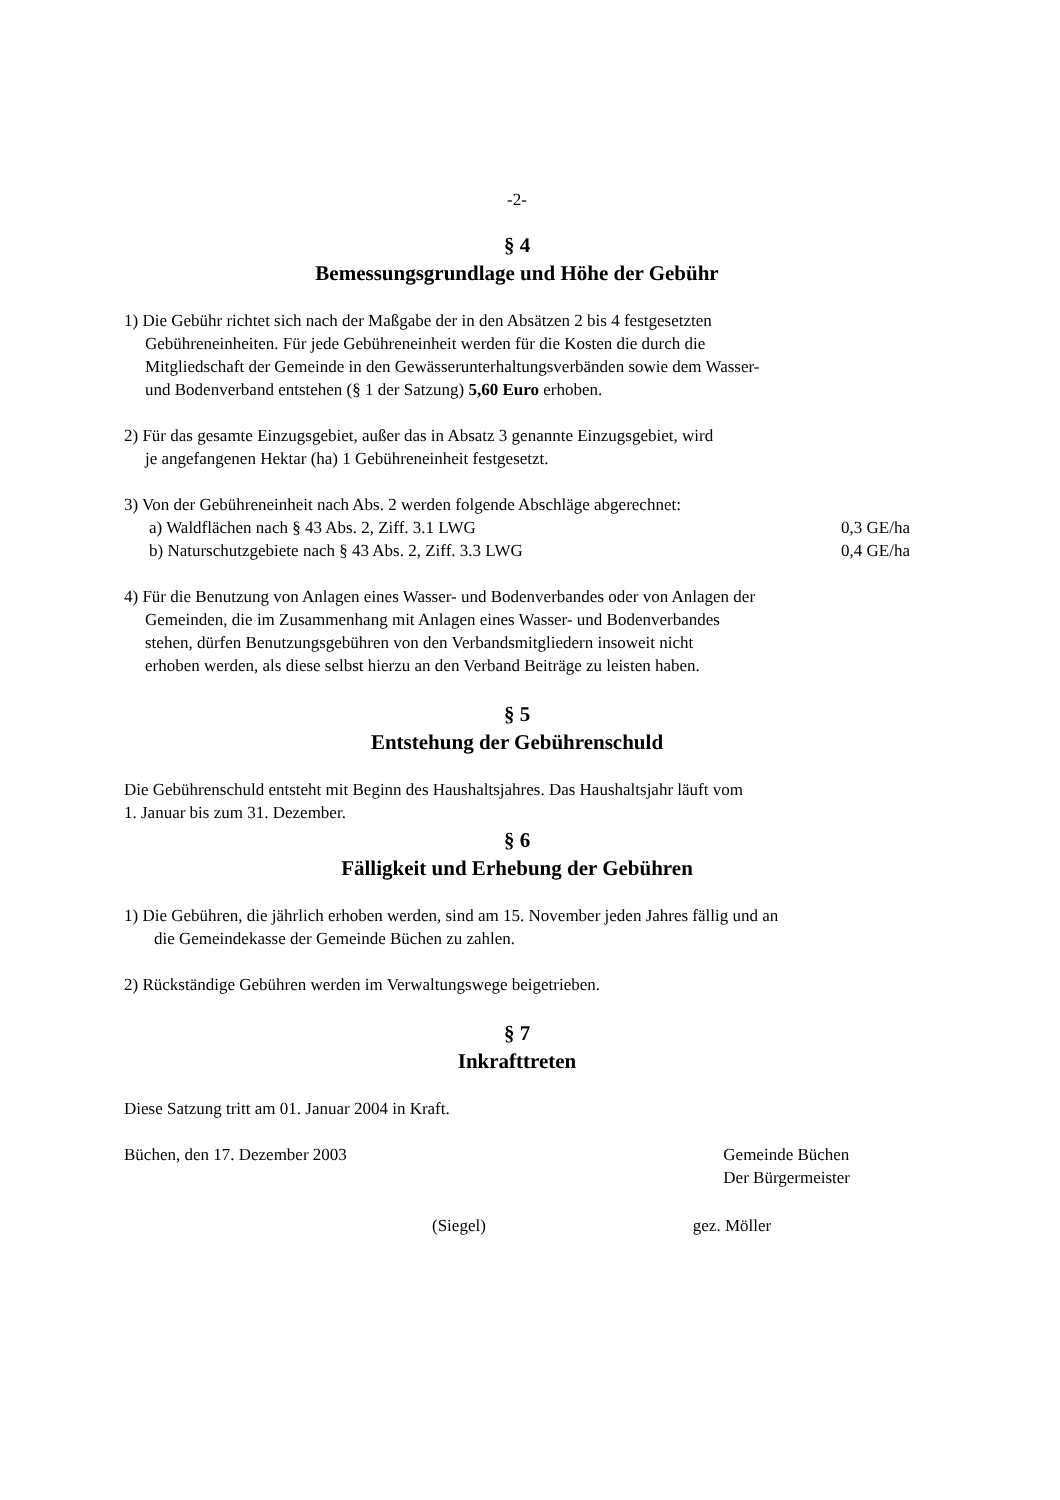-2-
§ 4
Bemessungsgrundlage und Höhe der Gebühr
1) Die Gebühr richtet sich nach der Maßgabe der in den Absätzen 2 bis 4 festgesetzten
Gebühreneinheiten. Für jede Gebühreneinheit werden für die Kosten die durch die
Mitgliedschaft der Gemeinde in den Gewässerunterhaltungsverbänden sowie dem Wasser-
und Bodenverband entstehen (§ 1 der Satzung) 5,60 Euro erhoben.
2) Für das gesamte Einzugsgebiet, außer das in Absatz 3 genannte Einzugsgebiet, wird
je angefangenen Hektar (ha) 1 Gebühreneinheit festgesetzt.
3) Von der Gebühreneinheit nach Abs. 2 werden folgende Abschläge abgerechnet:
a) Waldflächen nach § 43 Abs. 2, Ziff. 3.1 LWG 0,3 GE/ha
b) Naturschutzgebiete nach § 43 Abs. 2, Ziff. 3.3 LWG 0,4 GE/ha
4) Für die Benutzung von Anlagen eines Wasser- und Bodenverbandes oder von Anlagen der
Gemeinden, die im Zusammenhang mit Anlagen eines Wasser- und Bodenverbandes
stehen, dürfen Benutzungsgebühren von den Verbandsmitgliedern insoweit nicht
erhoben werden, als diese selbst hierzu an den Verband Beiträge zu leisten haben.
§ 5
Entstehung der Gebührenschuld
Die Gebührenschuld entsteht mit Beginn des Haushaltsjahres. Das Haushaltsjahr läuft vom
1. Januar bis zum 31. Dezember.
§ 6
Fälligkeit und Erhebung der Gebühren
1) Die Gebühren, die jährlich erhoben werden, sind am 15. November jeden Jahres fällig und an
die Gemeindekasse der Gemeinde Büchen zu zahlen.
2) Rückständige Gebühren werden im Verwaltungswege beigetrieben.
§ 7
Inkrafttreten
Diese Satzung tritt am 01. Januar 2004 in Kraft.
Büchen, den 17. Dezember 2003 Gemeinde Büchen
Der Bürgermeister
(Siegel) gez. Möller